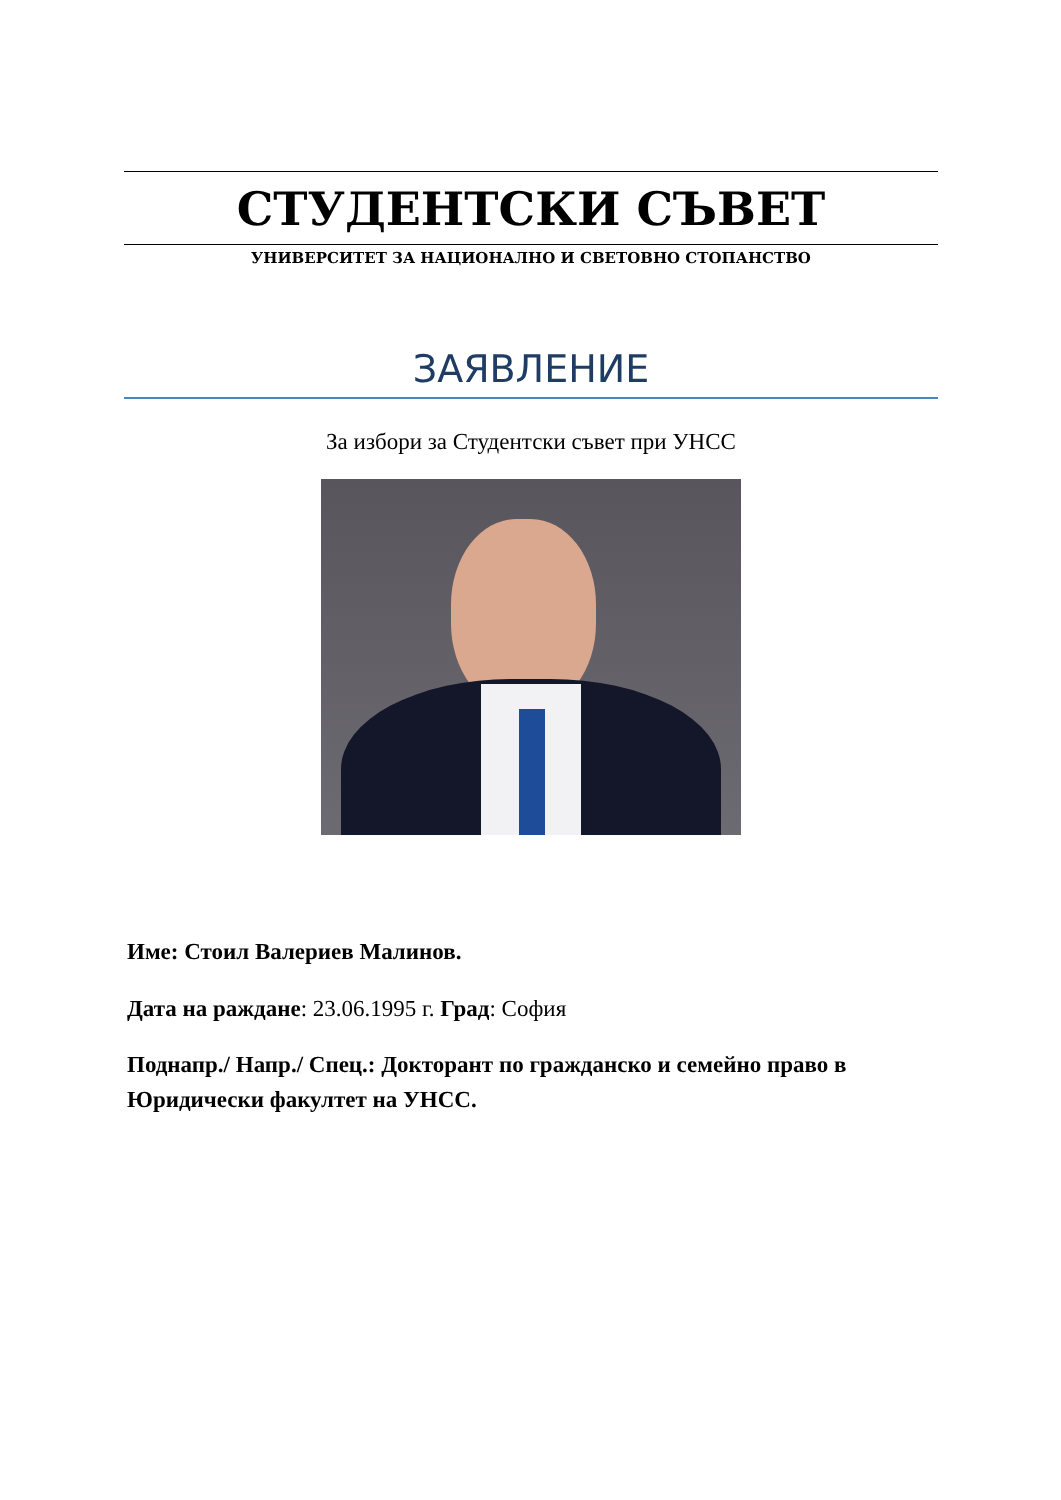СТУДЕНТСКИ СЪВЕТ
УНИВЕРСИТЕТ ЗА НАЦИОНАЛНО И СВЕТОВНО СТОПАНСТВО
ЗАЯВЛЕНИЕ
За избори за Студентски съвет при УНСС
Име: Стоил Валериев Малинов.
Дата на раждане: 23.06.1995 г. Град: София
Поднапр./ Напр./ Спец.: Докторант по гражданско и семейно право в Юридически факултет на УНСС.